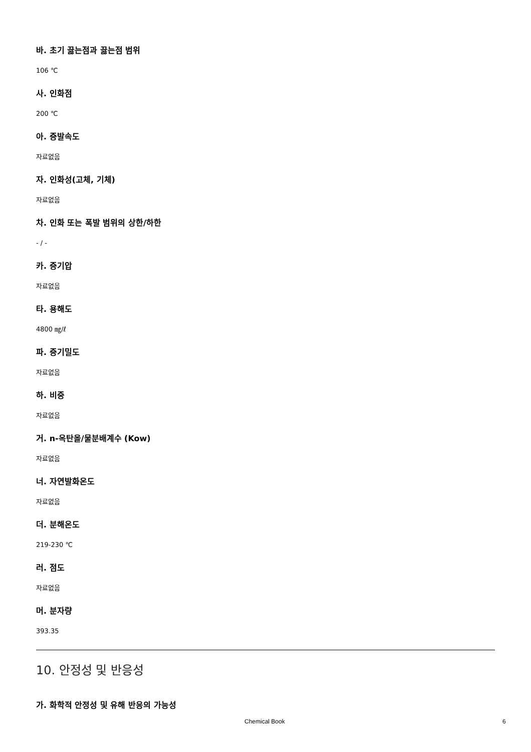바. 초기 끓는점과 끓는점 범위
106 ℃
사. 인화점
200 ℃
아. 증발속도
자료없음
자. 인화성(고체, 기체)
자료없음
차. 인화 또는 폭발 범위의 상한/하한
- / -
카. 증기압
자료없음
타. 용해도
4800 ㎎/ℓ
파. 증기밀도
자료없음
하. 비중
자료없음
거. n-옥탄올/물분배계수 (Kow)
자료없음
너. 자연발화온도
자료없음
더. 분해온도
219-230 ℃
러. 점도
자료없음
머. 분자량
393.35
10. 안정성 및 반응성
가. 화학적 안정성 및 유해 반응의 가능성
Chemical Book 6